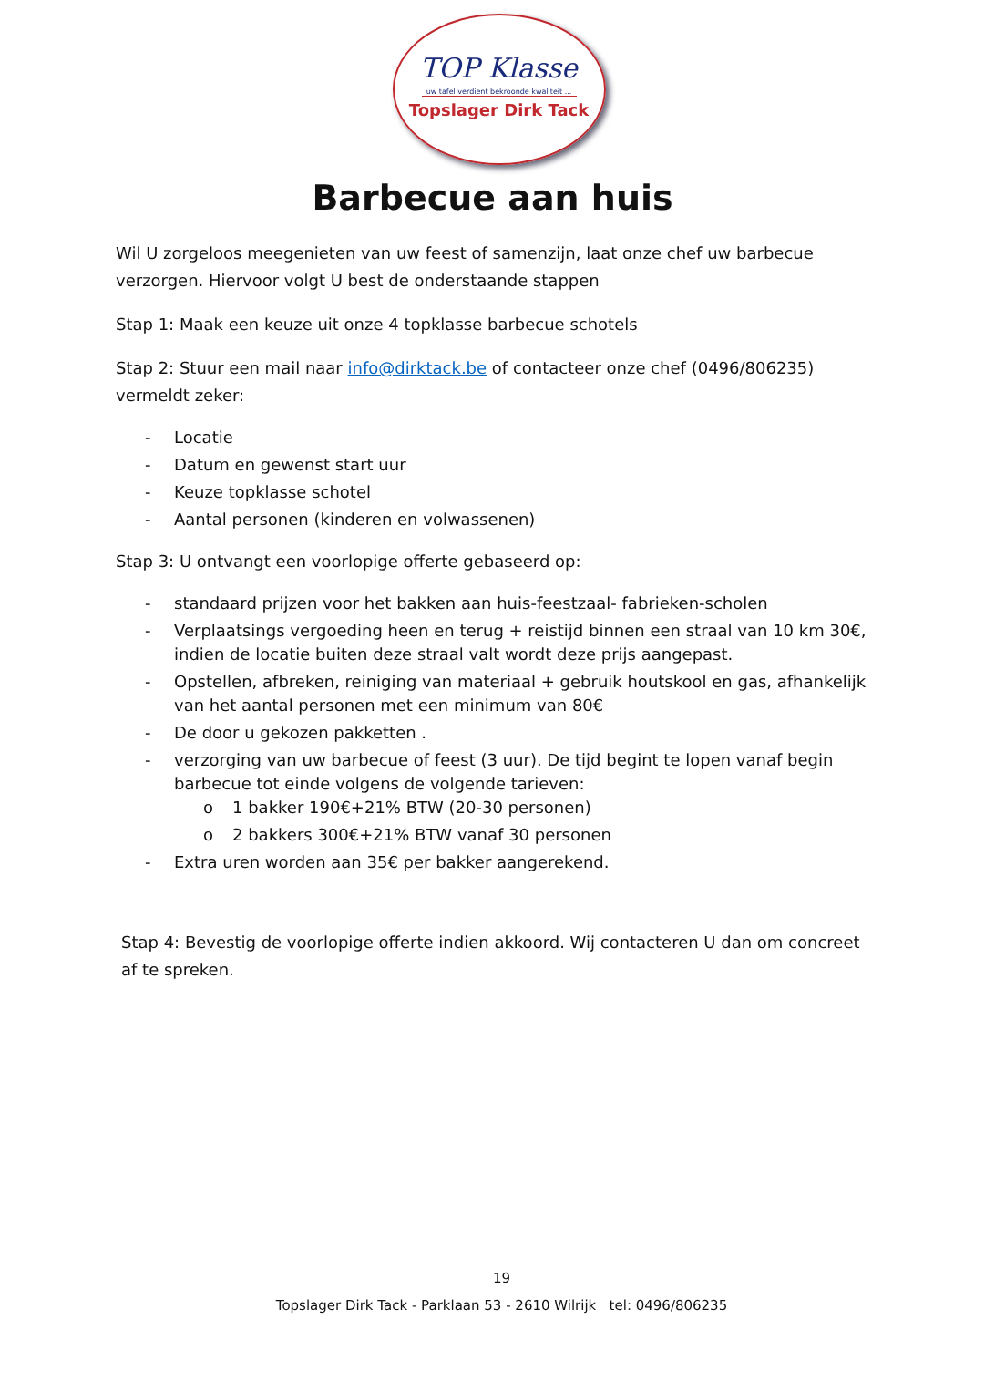TOP Klasse
uw tafel verdient bekroonde kwaliteit ...
Topslager Dirk Tack
Barbecue aan huis
Wil U zorgeloos meegenieten van uw feest of samenzijn, laat onze chef uw barbecue verzorgen. Hiervoor volgt U best de onderstaande stappen
Stap 1: Maak een keuze uit onze 4 topklasse barbecue schotels
Stap 2: Stuur een mail naar info@dirktack.be of contacteer onze chef (0496/806235) vermeldt zeker:
- Locatie
- Datum en gewenst start uur
- Keuze topklasse schotel
- Aantal personen (kinderen en volwassenen)
Stap 3: U ontvangt een voorlopige offerte gebaseerd op:
- standaard prijzen voor het bakken aan huis-feestzaal- fabrieken-scholen
- Verplaatsings vergoeding heen en terug + reistijd binnen een straal van 10 km 30€, indien de locatie buiten deze straal valt wordt deze prijs aangepast.
- Opstellen, afbreken, reiniging van materiaal + gebruik houtskool en gas, afhankelijk van het aantal personen met een minimum van 80€
- De door u gekozen pakketten .
- verzorging van uw barbecue of feest (3 uur). De tijd begint te lopen vanaf begin barbecue tot einde volgens de volgende tarieven:
o 1 bakker 190€+21% BTW (20-30 personen)
o 2 bakkers 300€+21% BTW vanaf 30 personen
- Extra uren worden aan 35€ per bakker aangerekend.
Stap 4: Bevestig de voorlopige offerte indien akkoord. Wij contacteren U dan om concreet af te spreken.
19
Topslager Dirk Tack - Parklaan 53 - 2610 Wilrijk tel: 0496/806235